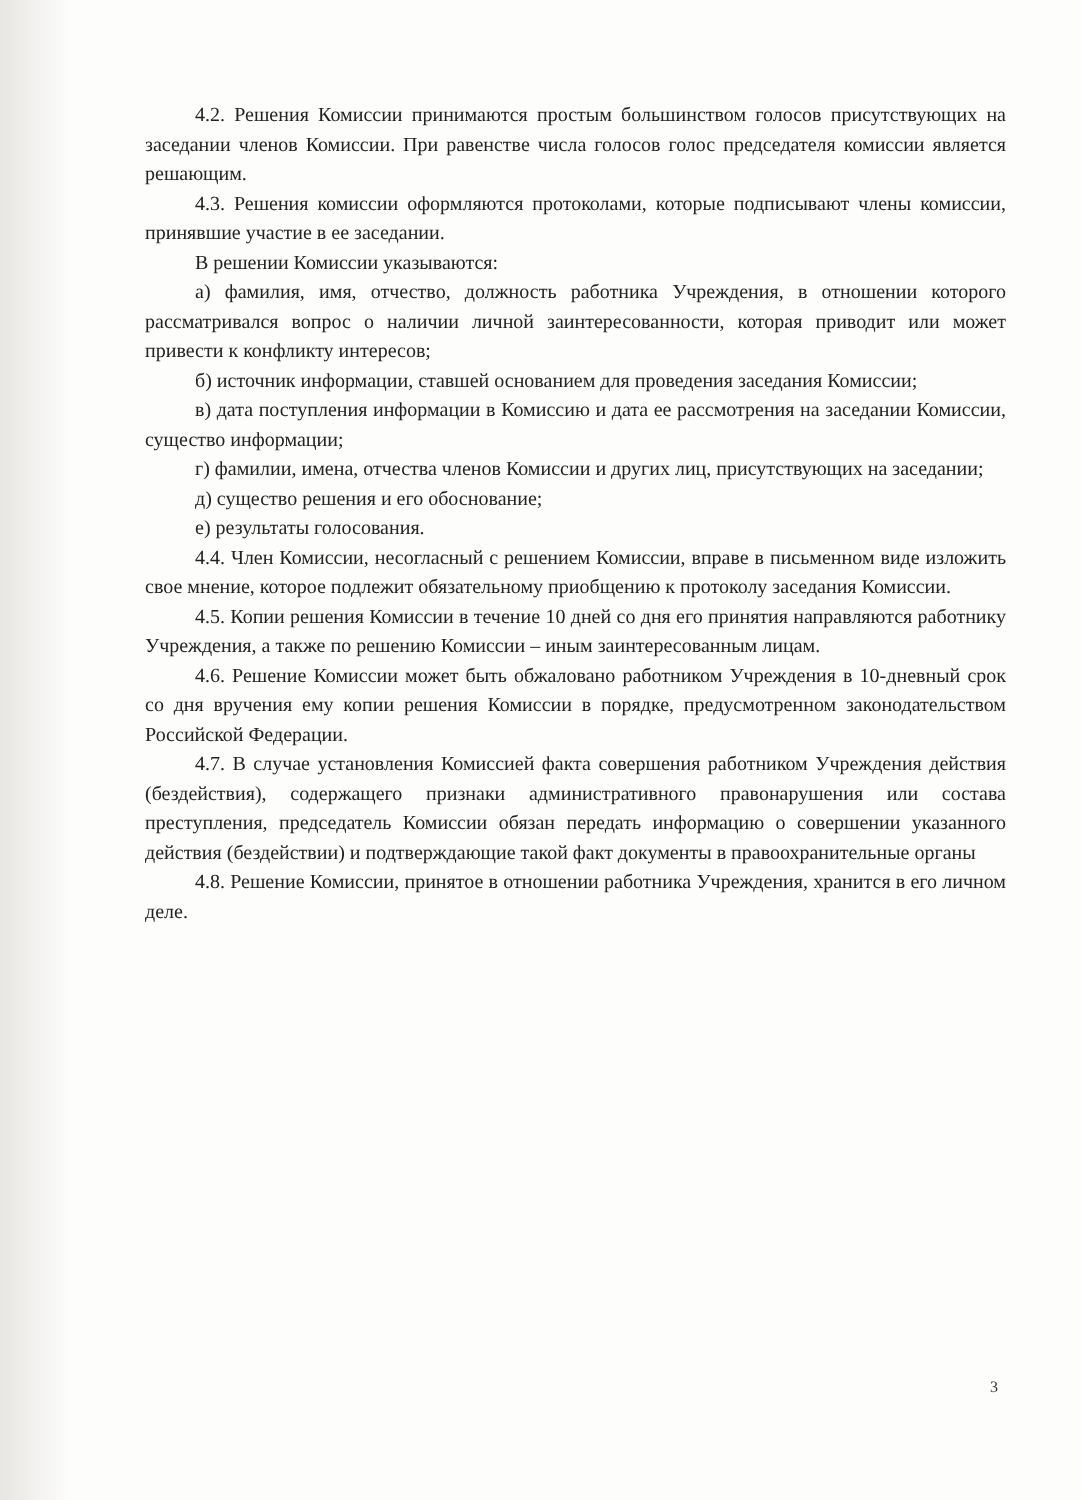4.2. Решения Комиссии принимаются простым большинством голосов присутствующих на заседании членов Комиссии. При равенстве числа голосов голос председателя комиссии является решающим.
4.3. Решения комиссии оформляются протоколами, которые подписывают члены комиссии, принявшие участие в ее заседании.
В решении Комиссии указываются:
а) фамилия, имя, отчество, должность работника Учреждения, в отношении которого рассматривался вопрос о наличии личной заинтересованности, которая приводит или может привести к конфликту интересов;
б) источник информации, ставшей основанием для проведения заседания Комиссии;
в) дата поступления информации в Комиссию и дата ее рассмотрения на заседании Комиссии, существо информации;
г) фамилии, имена, отчества членов Комиссии и других лиц, присутствующих на заседании;
д) существо решения и его обоснование;
е) результаты голосования.
4.4. Член Комиссии, несогласный с решением Комиссии, вправе в письменном виде изложить свое мнение, которое подлежит обязательному приобщению к протоколу заседания Комиссии.
4.5. Копии решения Комиссии в течение 10 дней со дня его принятия направляются работнику Учреждения, а также по решению Комиссии – иным заинтересованным лицам.
4.6. Решение Комиссии может быть обжаловано работником Учреждения в 10-дневный срок со дня вручения ему копии решения Комиссии в порядке, предусмотренном законодательством Российской Федерации.
4.7. В случае установления Комиссией факта совершения работником Учреждения действия (бездействия), содержащего признаки административного правонарушения или состава преступления, председатель Комиссии обязан передать информацию о совершении указанного действия (бездействии) и подтверждающие такой факт документы в правоохранительные органы
4.8. Решение Комиссии, принятое в отношении работника Учреждения, хранится в его личном деле.
3